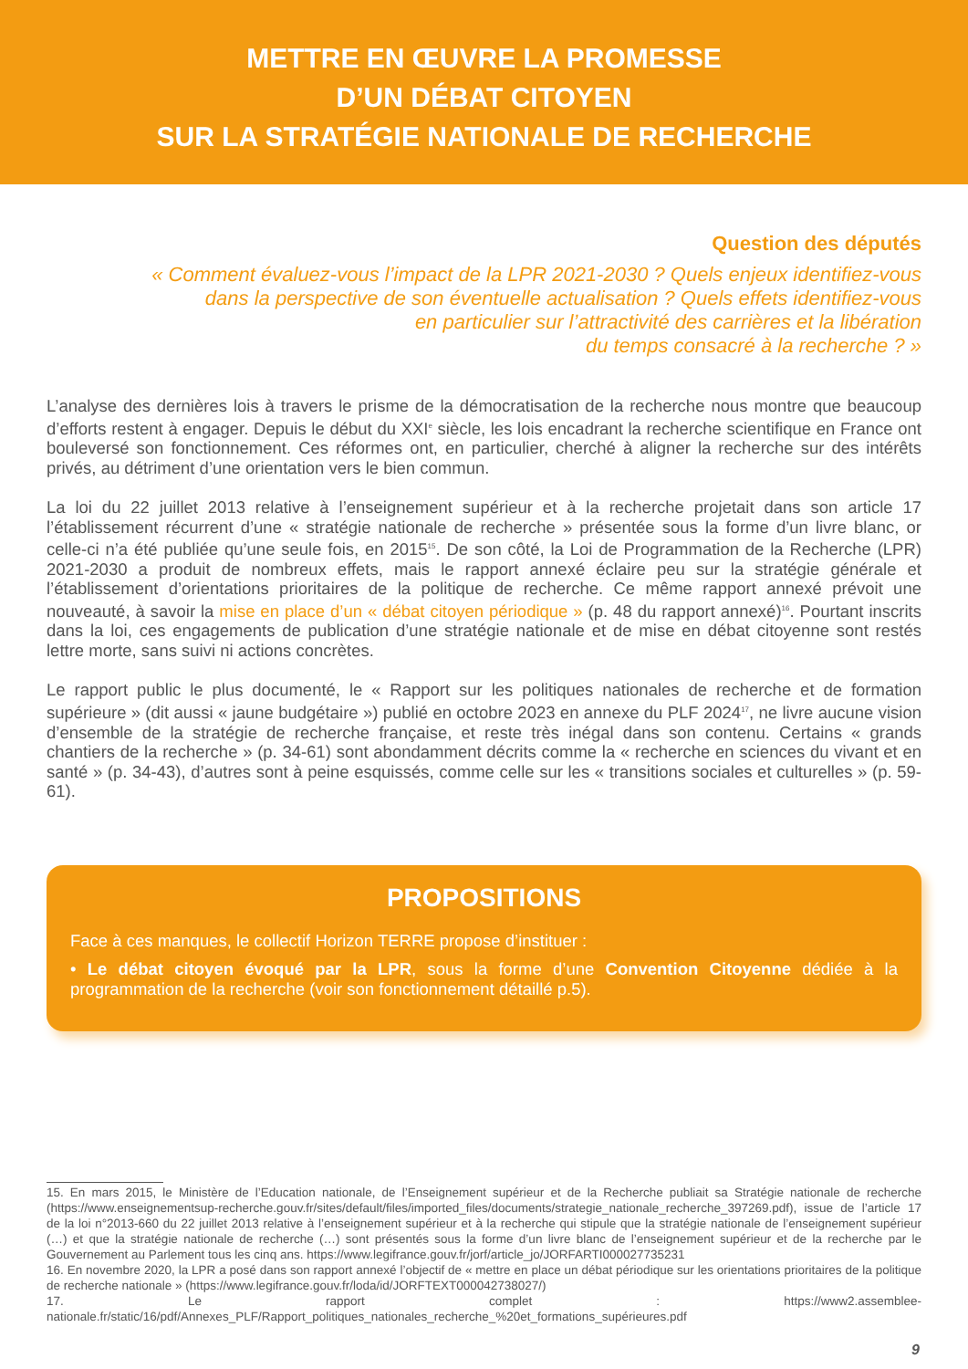METTRE EN ŒUVRE LA PROMESSE
D’UN DÉBAT CITOYEN
SUR LA STRATÉGIE NATIONALE DE RECHERCHE
Question des députés
« Comment évaluez-vous l’impact de la LPR 2021-2030 ? Quels enjeux identifiez-vous
dans la perspective de son éventuelle actualisation ? Quels effets identifiez-vous
en particulier sur l’attractivité des carrières et la libération
du temps consacré à la recherche ? »
L’analyse des dernières lois à travers le prisme de la démocratisation de la recherche nous montre que beaucoup d’efforts restent à engager. Depuis le début du XXI<sup>e</sup> siècle, les lois encadrant la recherche scientifique en France ont bouleversé son fonctionnement. Ces réformes ont, en particulier, cherché à aligner la recherche sur des intérêts privés, au détriment d’une orientation vers le bien commun.
La loi du 22 juillet 2013 relative à l’enseignement supérieur et à la recherche projetait dans son article 17 l’établissement récurrent d’une « stratégie nationale de recherche » présentée sous la forme d’un livre blanc, or celle-ci n’a été publiée qu’une seule fois, en 2015<sup>15</sup>. De son côté, la Loi de Programmation de la Recherche (LPR) 2021-2030 a produit de nombreux effets, mais le rapport annexé éclaire peu sur la stratégie générale et l’établissement d’orientations prioritaires de la politique de recherche. Ce même rapport annexé prévoit une nouveauté, à savoir la mise en place d’un « débat citoyen périodique » (p. 48 du rapport annexé)<sup>16</sup>. Pourtant inscrits dans la loi, ces engagements de publication d’une stratégie nationale et de mise en débat citoyenne sont restés lettre morte, sans suivi ni actions concrètes.
Le rapport public le plus documenté, le « Rapport sur les politiques nationales de recherche et de formation supérieure » (dit aussi « jaune budgétaire ») publié en octobre 2023 en annexe du PLF 2024<sup>17</sup>, ne livre aucune vision d’ensemble de la stratégie de recherche française, et reste très inégal dans son contenu. Certains « grands chantiers de la recherche » (p. 34-61) sont abondamment décrits comme la « recherche en sciences du vivant et en santé » (p. 34-43), d’autres sont à peine esquissés, comme celle sur les « transitions sociales et culturelles » (p. 59-61).
PROPOSITIONS
Face à ces manques, le collectif Horizon TERRE propose d’instituer :
• Le débat citoyen évoqué par la LPR, sous la forme d’une Convention Citoyenne dédiée à la programmation de la recherche (voir son fonctionnement détaillé p.5).
15. En mars 2015, le Ministère de l’Education nationale, de l’Enseignement supérieur et de la Recherche publiait sa Stratégie nationale de recherche (https://www.enseignementsup-recherche.gouv.fr/sites/default/files/imported_files/documents/strategie_nationale_recherche_397269.pdf), issue de l’article 17 de la loi n°2013-660 du 22 juillet 2013 relative à l’enseignement supérieur et à la recherche qui stipule que la stratégie nationale de l’enseignement supérieur (…) et que la stratégie nationale de recherche (…) sont présentés sous la forme d’un livre blanc de l’enseignement supérieur et de la recherche par le Gouvernement au Parlement tous les cinq ans. https://www.legifrance.gouv.fr/jorf/article_jo/JORFARTI000027735231
16. En novembre 2020, la LPR a posé dans son rapport annexé l’objectif de « mettre en place un débat périodique sur les orientations prioritaires de la politique de recherche nationale » (https://www.legifrance.gouv.fr/loda/id/JORFTEXT000042738027/)
17. Le rapport complet : https://www2.assemblee-nationale.fr/static/16/pdf/Annexes_PLF/Rapport_politiques_nationales_recherche_%20et_formations_supérieures.pdf
9